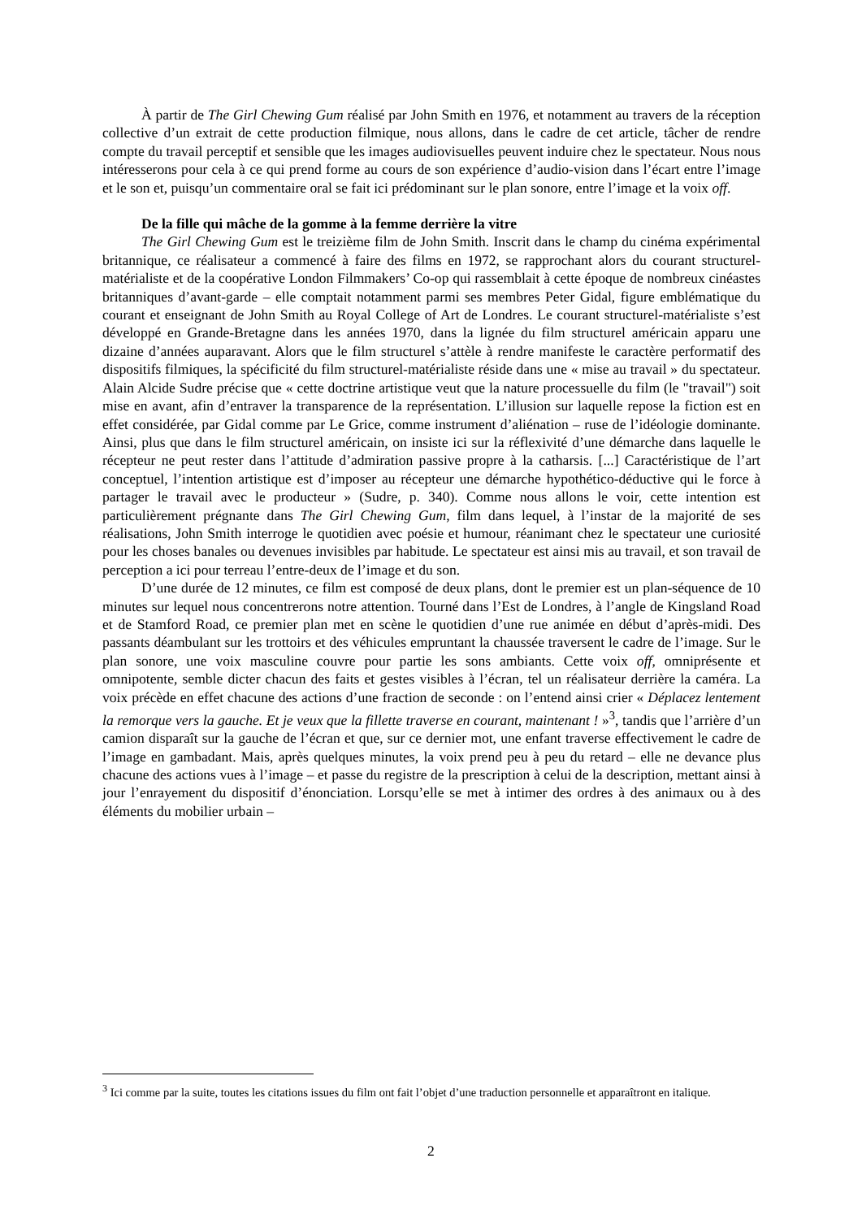À partir de The Girl Chewing Gum réalisé par John Smith en 1976, et notamment au travers de la réception collective d’un extrait de cette production filmique, nous allons, dans le cadre de cet article, tâcher de rendre compte du travail perceptif et sensible que les images audiovisuelles peuvent induire chez le spectateur. Nous nous intéresserons pour cela à ce qui prend forme au cours de son expérience d’audio-vision dans l’écart entre l’image et le son et, puisqu’un commentaire oral se fait ici prédominant sur le plan sonore, entre l’image et la voix off.
De la fille qui mâche de la gomme à la femme derrière la vitre
The Girl Chewing Gum est le treizième film de John Smith. Inscrit dans le champ du cinéma expérimental britannique, ce réalisateur a commencé à faire des films en 1972, se rapprochant alors du courant structurel-matérialiste et de la coopérative London Filmmakers’ Co-op qui rassemblait à cette époque de nombreux cinéastes britanniques d’avant-garde – elle comptait notamment parmi ses membres Peter Gidal, figure emblématique du courant et enseignant de John Smith au Royal College of Art de Londres. Le courant structurel-matérialiste s’est développé en Grande-Bretagne dans les années 1970, dans la lignée du film structurel américain apparu une dizaine d’années auparavant. Alors que le film structurel s’attèle à rendre manifeste le caractère performatif des dispositifs filmiques, la spécificité du film structurel-matérialiste réside dans une « mise au travail » du spectateur. Alain Alcide Sudre précise que « cette doctrine artistique veut que la nature processuelle du film (le "travail") soit mise en avant, afin d’entraver la transparence de la représentation. L’illusion sur laquelle repose la fiction est en effet considérée, par Gidal comme par Le Grice, comme instrument d’aliénation – ruse de l’idéologie dominante. Ainsi, plus que dans le film structurel américain, on insiste ici sur la réflexivité d’une démarche dans laquelle le récepteur ne peut rester dans l’attitude d’admiration passive propre à la catharsis. [...] Caractéristique de l’art conceptuel, l’intention artistique est d’imposer au récepteur une démarche hypothético-déductive qui le force à partager le travail avec le producteur » (Sudre, p. 340). Comme nous allons le voir, cette intention est particulièrement prégnante dans The Girl Chewing Gum, film dans lequel, à l’instar de la majorité de ses réalisations, John Smith interroge le quotidien avec poésie et humour, réanimant chez le spectateur une curiosité pour les choses banales ou devenues invisibles par habitude. Le spectateur est ainsi mis au travail, et son travail de perception a ici pour terreau l’entre-deux de l’image et du son.
D’une durée de 12 minutes, ce film est composé de deux plans, dont le premier est un plan-séquence de 10 minutes sur lequel nous concentrerons notre attention. Tourné dans l’Est de Londres, à l’angle de Kingsland Road et de Stamford Road, ce premier plan met en scène le quotidien d’une rue animée en début d’après-midi. Des passants déambulant sur les trottoirs et des véhicules empruntant la chaussée traversent le cadre de l’image. Sur le plan sonore, une voix masculine couvre pour partie les sons ambiants. Cette voix off, omniprésente et omnipotente, semble dicter chacun des faits et gestes visibles à l’écran, tel un réalisateur derrière la caméra. La voix précède en effet chacune des actions d’une fraction de seconde : on l’entend ainsi crier « Déplacez lentement la remorque vers la gauche. Et je veux que la fillette traverse en courant, maintenant ! »<sup>3</sup>, tandis que l’arrière d’un camion disparaît sur la gauche de l’écran et que, sur ce dernier mot, une enfant traverse effectivement le cadre de l’image en gambadant. Mais, après quelques minutes, la voix prend peu à peu du retard – elle ne devance plus chacune des actions vues à l’image – et passe du registre de la prescription à celui de la description, mettant ainsi à jour l’enrayement du dispositif d’énonciation. Lorsqu’elle se met à intimer des ordres à des animaux ou à des éléments du mobilier urbain –
<sup>3</sup> Ici comme par la suite, toutes les citations issues du film ont fait l’objet d’une traduction personnelle et apparaîtront en italique.
2